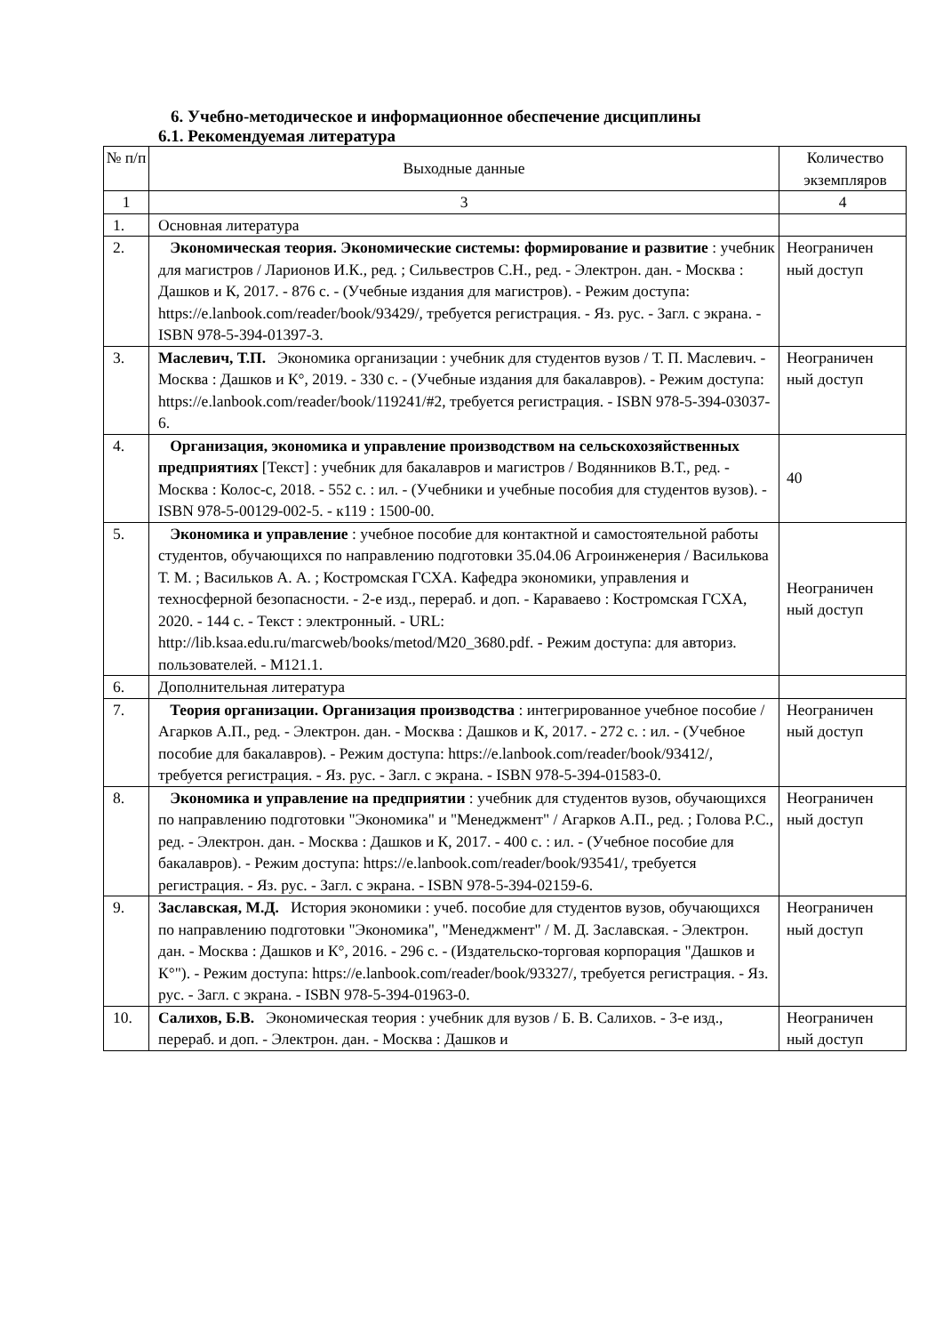6. Учебно-методическое и информационное обеспечение дисциплины
6.1. Рекомендуемая литература
| № п/п | Выходные данные | Количество экземпляров |
| 1 | 3 | 4 |
| 1. | Основная литература | |
| 2. | Экономическая теория. Экономические системы: формирование и развитие : учебник для магистров / Ларионов И.К., ред. ; Сильвестров С.Н., ред. - Электрон. дан. - Москва : Дашков и К, 2017. - 876 с. - (Учебные издания для магистров). - Режим доступа: https://e.lanbook.com/reader/book/93429/, требуется регистрация. - Яз. рус. - Загл. с экрана. - ISBN 978-5-394-01397-3. | Неограничен ный доступ |
| 3. | Маслевич, Т.П. Экономика организации : учебник для студентов вузов / Т. П. Маслевич. - Москва : Дашков и К°, 2019. - 330 с. - (Учебные издания для бакалавров). - Режим доступа: https://e.lanbook.com/reader/book/119241/#2, требуется регистрация. - ISBN 978-5-394-03037-6. | Неограничен ный доступ |
| 4. | Организация, экономика и управление производством на сельскохозяйственных предприятиях [Текст] : учебник для бакалавров и магистров / Водянников В.Т., ред. - Москва : Колос-с, 2018. - 552 с. : ил. - (Учебники и учебные пособия для студентов вузов). - ISBN 978-5-00129-002-5. - к119 : 1500-00. | 40 |
| 5. | Экономика и управление : учебное пособие для контактной и самостоятельной работы студентов, обучающихся по направлению подготовки 35.04.06 Агроинженерия / Василькова Т. М. ; Васильков А. А. ; Костромская ГСХА. Кафедра экономики, управления и техносферной безопасности. - 2-е изд., перераб. и доп. - Караваево : Костромская ГСХА, 2020. - 144 с. - Текст : электронный. - URL: http://lib.ksaa.edu.ru/marcweb/books/metod/M20_3680.pdf. - Режим доступа: для авториз. пользователей. - М121.1. | Неограничен ный доступ |
| 6. | Дополнительная литература | |
| 7. | Теория организации. Организация производства : интегрированное учебное пособие / Агарков А.П., ред. - Электрон. дан. - Москва : Дашков и К, 2017. - 272 с. : ил. - (Учебное пособие для бакалавров). - Режим доступа: https://e.lanbook.com/reader/book/93412/, требуется регистрация. - Яз. рус. - Загл. с экрана. - ISBN 978-5-394-01583-0. | Неограничен ный доступ |
| 8. | Экономика и управление на предприятии : учебник для студентов вузов, обучающихся по направлению подготовки "Экономика" и "Менеджмент" / Агарков А.П., ред. ; Голова Р.С., ред. - Электрон. дан. - Москва : Дашков и К, 2017. - 400 с. : ил. - (Учебное пособие для бакалавров). - Режим доступа: https://e.lanbook.com/reader/book/93541/, требуется регистрация. - Яз. рус. - Загл. с экрана. - ISBN 978-5-394-02159-6. | Неограничен ный доступ |
| 9. | Заславская, М.Д. История экономики : учеб. пособие для студентов вузов, обучающихся по направлению подготовки "Экономика", "Менеджмент" / М. Д. Заславская. - Электрон. дан. - Москва : Дашков и К°, 2016. - 296 с. - (Издательско-торговая корпорация "Дашков и К°"). - Режим доступа: https://e.lanbook.com/reader/book/93327/, требуется регистрация. - Яз. рус. - Загл. с экрана. - ISBN 978-5-394-01963-0. | Неограничен ный доступ |
| 10. | Салихов, Б.В. Экономическая теория : учебник для вузов / Б. В. Салихов. - 3-е изд., перераб. и доп. - Электрон. дан. - Москва : Дашков и | Неограничен ный доступ |